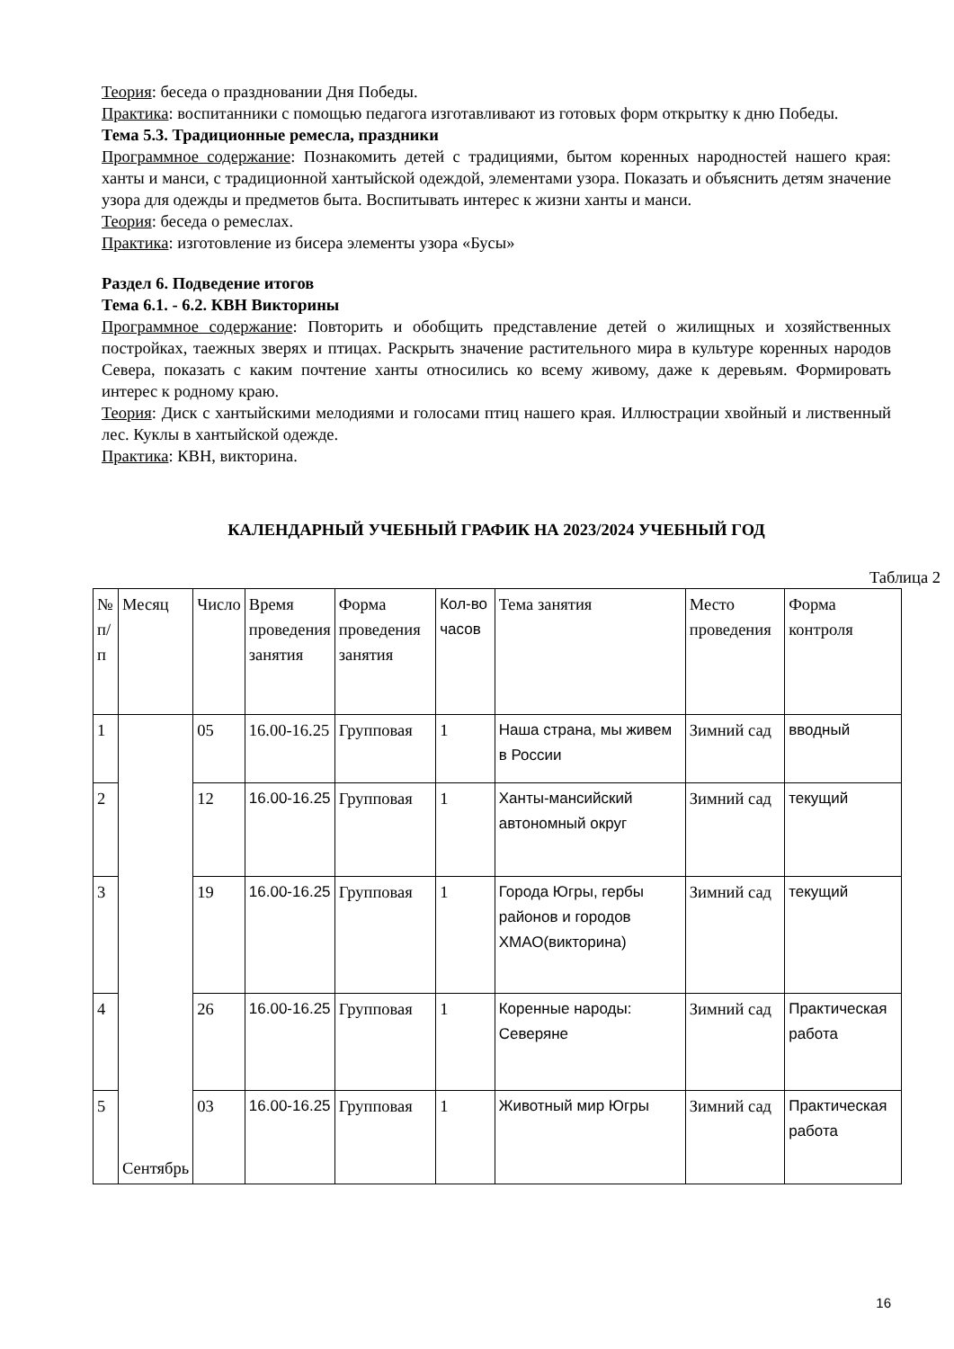Теория: беседа о праздновании Дня Победы.
Практика: воспитанники с помощью педагога изготавливают из готовых форм открытку к дню Победы.
Тема 5.3. Традиционные ремесла, праздники
Программное содержание: Познакомить детей с традициями, бытом коренных народностей нашего края: ханты и манси, с традиционной хантыйской одеждой, элементами узора. Показать и объяснить детям значение узора для одежды и предметов быта. Воспитывать интерес к жизни ханты и манси.
Теория: беседа о ремеслах.
Практика: изготовление из бисера элементы узора «Бусы»
Раздел 6. Подведение итогов
Тема 6.1. - 6.2. КВН Викторины
Программное содержание: Повторить и обобщить представление детей о жилищных и хозяйственных постройках, таежных зверях и птицах. Раскрыть значение растительного мира в культуре коренных народов Севера, показать с каким почтение ханты относились ко всему живому, даже к деревьям. Формировать интерес к родному краю.
Теория: Диск с хантыйскими мелодиями и голосами птиц нашего края. Иллюстрации хвойный и лиственный лес. Куклы в хантыйской одежде.
Практика: КВН, викторина.
КАЛЕНДАРНЫЙ УЧЕБНЫЙ ГРАФИК НА 2023/2024 УЧЕБНЫЙ ГОД
Таблица 2
| № п/п | Месяц | Число | Время проведения занятия | Форма проведения занятия | Кол-во часов | Тема занятия | Место проведения | Форма контроля |
| 1 | Сентябрь | 05 | 16.00-16.25 | Групповая | 1 | Наша страна, мы живем в России | Зимний сад | вводный |
| 2 | | 12 | 16.00-16.25 | Групповая | 1 | Ханты-мансийский автономный округ | Зимний сад | текущий |
| 3 | | 19 | 16.00-16.25 | Групповая | 1 | Города Югры, гербы районов и городов ХМАО(викторина) | Зимний сад | текущий |
| 4 | | 26 | 16.00-16.25 | Групповая | 1 | Коренные народы: Северяне | Зимний сад | Практическая работа |
| 5 | | 03 | 16.00-16.25 | Групповая | 1 | Животный мир Югры | Зимний сад | Практическая работа |
16